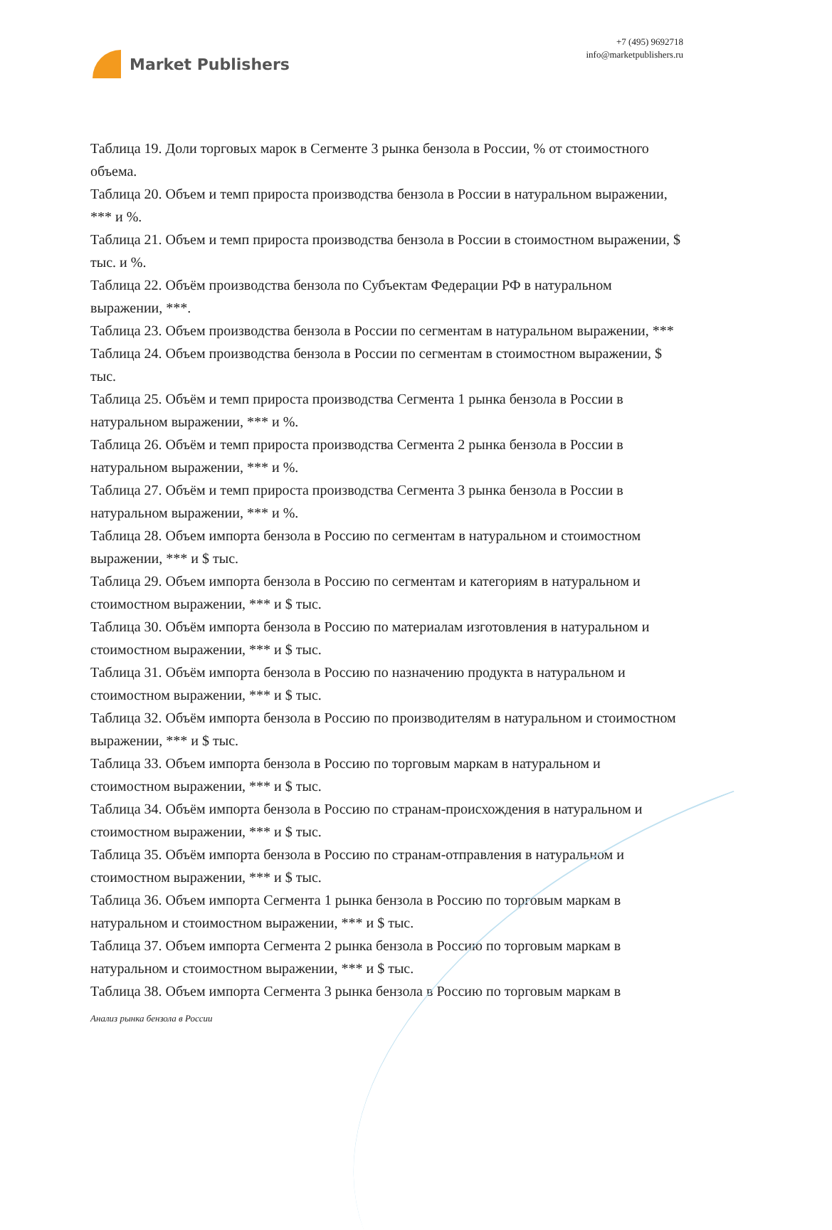Market Publishers
+7 (495) 9692718
info@marketpublishers.ru
Таблица 19. Доли торговых марок в Сегменте 3 рынка бензола в России, % от стоимостного объема.
Таблица 20. Объем и темп прироста производства бензола в России в натуральном выражении, *** и %.
Таблица 21. Объем и темп прироста производства бензола в России в стоимостном выражении, $ тыс. и %.
Таблица 22. Объём производства бензола по Субъектам Федерации РФ в натуральном выражении, ***.
Таблица 23. Объем производства бензола в России по сегментам в натуральном выражении, ***
Таблица 24. Объем производства бензола в России по сегментам в стоимостном выражении, $ тыс.
Таблица 25. Объём и темп прироста производства Сегмента 1 рынка бензола в России в натуральном выражении, *** и %.
Таблица 26. Объём и темп прироста производства Сегмента 2 рынка бензола в России в натуральном выражении, *** и %.
Таблица 27. Объём и темп прироста производства Сегмента 3 рынка бензола в России в натуральном выражении, *** и %.
Таблица 28. Объем импорта бензола в Россию по сегментам в натуральном и стоимостном выражении, *** и $ тыс.
Таблица 29. Объем импорта бензола в Россию по сегментам и категориям в натуральном и стоимостном выражении, *** и $ тыс.
Таблица 30. Объём импорта бензола в Россию по материалам изготовления в натуральном и стоимостном выражении, *** и $ тыс.
Таблица 31. Объём импорта бензола в Россию по назначению продукта в натуральном и стоимостном выражении, *** и $ тыс.
Таблица 32. Объём импорта бензола в Россию по производителям в натуральном и стоимостном выражении, *** и $ тыс.
Таблица 33. Объем импорта бензола в Россию по торговым маркам в натуральном и стоимостном выражении, *** и $ тыс.
Таблица 34. Объём импорта бензола в Россию по странам-происхождения в натуральном и стоимостном выражении, *** и $ тыс.
Таблица 35. Объём импорта бензола в Россию по странам-отправления в натуральном и стоимостном выражении, *** и $ тыс.
Таблица 36. Объем импорта Сегмента 1 рынка бензола в Россию по торговым маркам в натуральном и стоимостном выражении, *** и $ тыс.
Таблица 37. Объем импорта Сегмента 2 рынка бензола в Россию по торговым маркам в натуральном и стоимостном выражении, *** и $ тыс.
Таблица 38. Объем импорта Сегмента 3 рынка бензола в Россию по торговым маркам в
Анализ рынка бензола в России